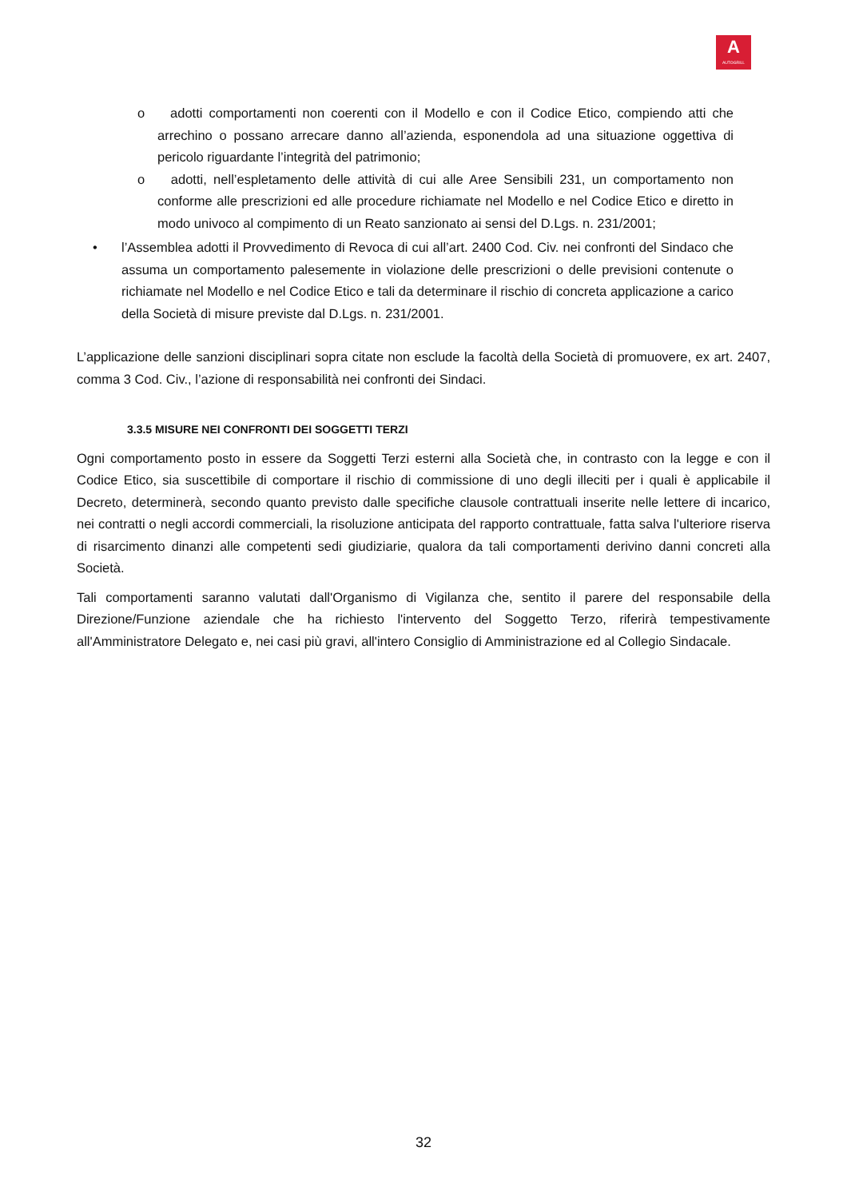A
AUTOGRILL
o adotti comportamenti non coerenti con il Modello e con il Codice Etico, compiendo atti che arrechino o possano arrecare danno all’azienda, esponendola ad una situazione oggettiva di pericolo riguardante l’integrità del patrimonio;
o adotti, nell’espletamento delle attività di cui alle Aree Sensibili 231, un comportamento non conforme alle prescrizioni ed alle procedure richiamate nel Modello e nel Codice Etico e diretto in modo univoco al compimento di un Reato sanzionato ai sensi del D.Lgs. n. 231/2001;
• l’Assemblea adotti il Provvedimento di Revoca di cui all’art. 2400 Cod. Civ. nei confronti del Sindaco che assuma un comportamento palesemente in violazione delle prescrizioni o delle previsioni contenute o richiamate nel Modello e nel Codice Etico e tali da determinare il rischio di concreta applicazione a carico della Società di misure previste dal D.Lgs. n. 231/2001.
L’applicazione delle sanzioni disciplinari sopra citate non esclude la facoltà della Società di promuovere, ex art. 2407, comma 3 Cod. Civ., l’azione di responsabilità nei confronti dei Sindaci.
3.3.5 MISURE NEI CONFRONTI DEI SOGGETTI TERZI
Ogni comportamento posto in essere da Soggetti Terzi esterni alla Società che, in contrasto con la legge e con il Codice Etico, sia suscettibile di comportare il rischio di commissione di uno degli illeciti per i quali è applicabile il Decreto, determinerà, secondo quanto previsto dalle specifiche clausole contrattuali inserite nelle lettere di incarico, nei contratti o negli accordi commerciali, la risoluzione anticipata del rapporto contrattuale, fatta salva l'ulteriore riserva di risarcimento dinanzi alle competenti sedi giudiziarie, qualora da tali comportamenti derivino danni concreti alla Società.
Tali comportamenti saranno valutati dall'Organismo di Vigilanza che, sentito il parere del responsabile della Direzione/Funzione aziendale che ha richiesto l'intervento del Soggetto Terzo, riferirà tempestivamente all'Amministratore Delegato e, nei casi più gravi, all'intero Consiglio di Amministrazione ed al Collegio Sindacale.
32